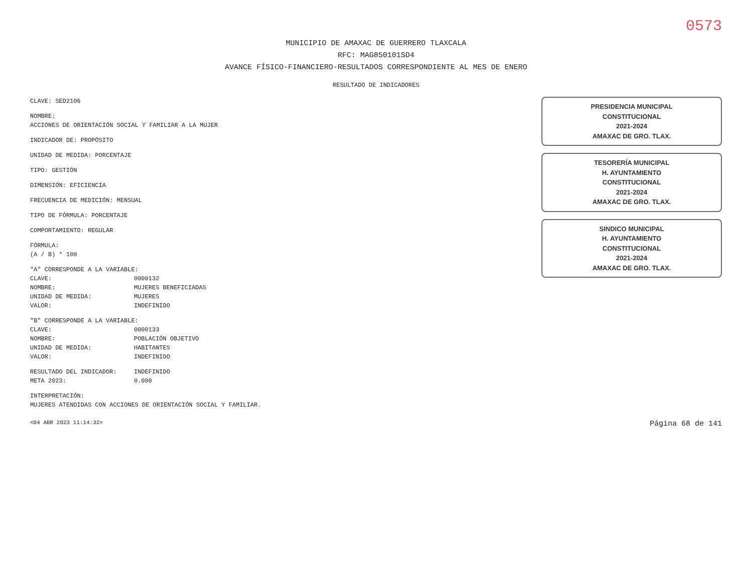0573
MUNICIPIO DE AMAXAC DE GUERRERO TLAXCALA
RFC: MAG850101SD4
AVANCE FÍSICO-FINANCIERO-RESULTADOS CORRESPONDIENTE AL MES DE ENERO
RESULTADO DE INDICADORES
CLAVE: SED2106
NOMBRE:
ACCIONES DE ORIENTACIÓN SOCIAL Y FAMILIAR A LA MUJER
INDICADOR DE: PROPÓSITO
UNIDAD DE MEDIDA: PORCENTAJE
TIPO: GESTIÓN
DIMENSIÓN: EFICIENCIA
FRECUENCIA DE MEDICIÓN: MENSUAL
TIPO DE FÓRMULA: PORCENTAJE
COMPORTAMIENTO: REGULAR
FÓRMULA:
(A / B) * 100
"A" CORRESPONDE A LA VARIABLE:
CLAVE: 0000132
NOMBRE: MUJERES BENEFICIADAS
UNIDAD DE MEDIDA: MUJERES
VALOR: INDEFINIDO
"B" CORRESPONDE A LA VARIABLE:
CLAVE: 0000133
NOMBRE: POBLACIÓN OBJETIVO
UNIDAD DE MEDIDA: HABITANTES
VALOR: INDEFINIDO
RESULTADO DEL INDICADOR: INDEFINIDO
META 2023: 0.000
INTERPRETACIÓN:
MUJERES ATENDIDAS CON ACCIONES DE ORIENTACIÓN SOCIAL Y FAMILIAR.
PRESIDENCIA MUNICIPAL
CONSTITUCIONAL
2021-2024
AMAXAC DE GRO. TLAX.
TESORERÍA MUNICIPAL
H. AYUNTAMIENTO
CONSTITUCIONAL
2021-2024
AMAXAC DE GRO. TLAX.
SINDICO MUNICIPAL
H. AYUNTAMIENTO
CONSTITUCIONAL
2021-2024
AMAXAC DE GRO. TLAX.
<04 ABR 2023 11:14:32> Página 68 de 141